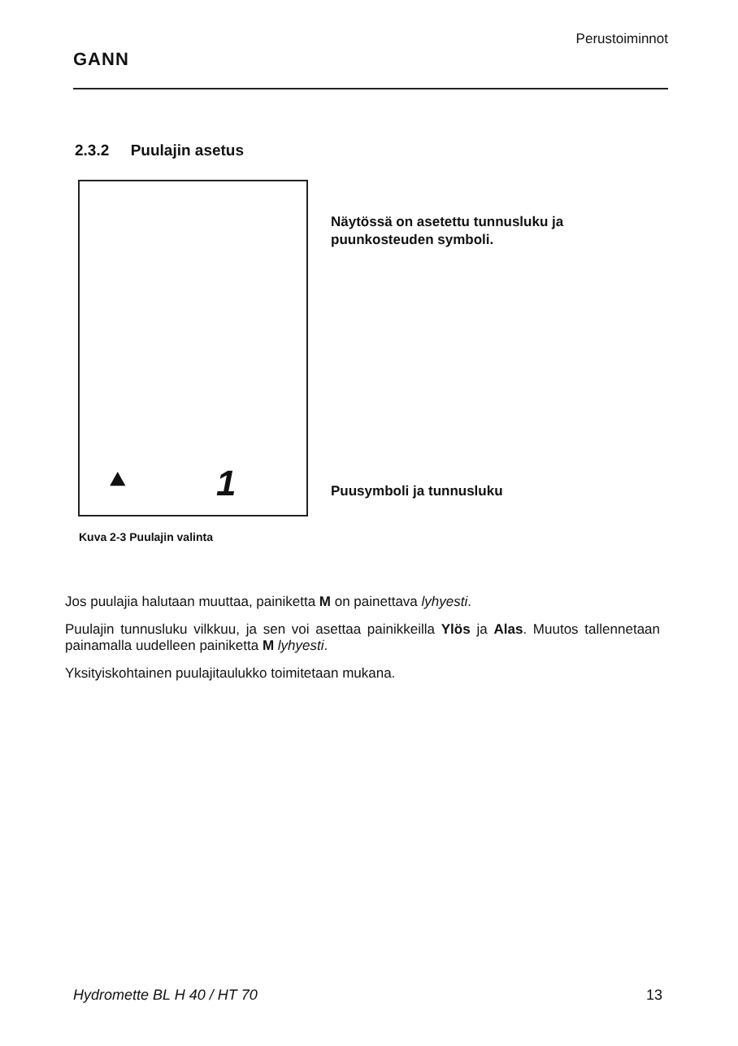GANN
Perustoiminnot
2.3.2 Puulajin asetus
⯅ 1
Näytössä on asetettu tunnusluku ja puunkosteuden symboli.
Puusymboli ja tunnusluku
Kuva 2-3 Puulajin valinta
Jos puulajia halutaan muuttaa, painiketta M on painettava lyhyesti.
Puulajin tunnusluku vilkkuu, ja sen voi asettaa painikkeilla Ylös ja Alas. Muutos tallennetaan painamalla uudelleen painiketta M lyhyesti.
Yksityiskohtainen puulajitaulukko toimitetaan mukana.
Hydromette BL H 40 / HT 70 13